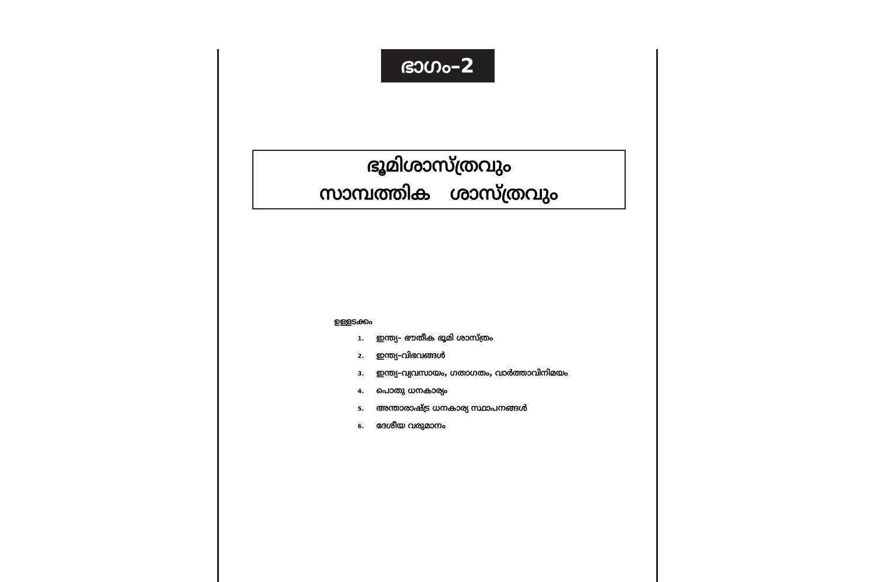ഭാഗം–2
ഭൂമിശാസ്ത്രവും
സാമ്പത്തിക ശാസ്ത്രവും
ഉള്ളടക്കം
1. ഇന്ത്യ– ഭൗതീക ഭൂമി ശാസ്ത്രം
2. ഇന്ത്യ–വിഭവങ്ങൾ
3. ഇന്ത്യ–വ്യവസായം, ഗതാഗതം, വാർത്താവിനിമയം
4. പൊതു ധനകാര്യം
5. അന്താരാഷ്ട്ര ധനകാര്യ സ്ഥാപനങ്ങൾ
6. ദേശീയ വരുമാനം